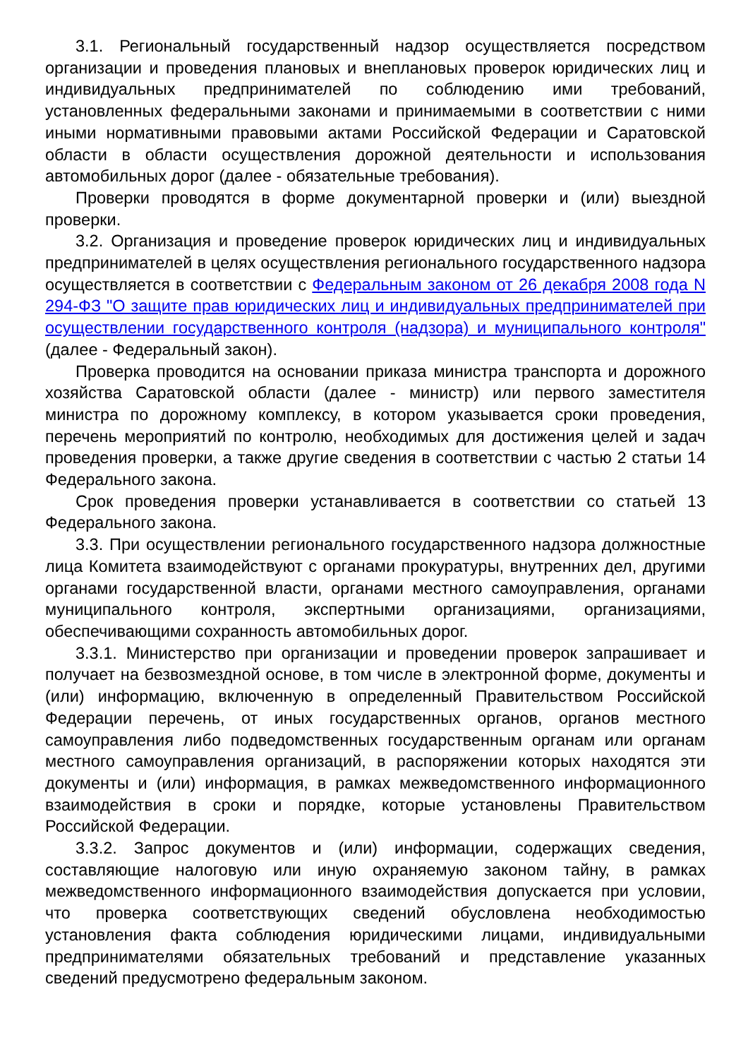3.1. Региональный государственный надзор осуществляется посредством организации и проведения плановых и внеплановых проверок юридических лиц и индивидуальных предпринимателей по соблюдению ими требований, установленных федеральными законами и принимаемыми в соответствии с ними иными нормативными правовыми актами Российской Федерации и Саратовской области в области осуществления дорожной деятельности и использования автомобильных дорог (далее - обязательные требования).
Проверки проводятся в форме документарной проверки и (или) выездной проверки.
3.2. Организация и проведение проверок юридических лиц и индивидуальных предпринимателей в целях осуществления регионального государственного надзора осуществляется в соответствии с Федеральным законом от 26 декабря 2008 года N 294-ФЗ "О защите прав юридических лиц и индивидуальных предпринимателей при осуществлении государственного контроля (надзора) и муниципального контроля" (далее - Федеральный закон).
Проверка проводится на основании приказа министра транспорта и дорожного хозяйства Саратовской области (далее - министр) или первого заместителя министра по дорожному комплексу, в котором указывается сроки проведения, перечень мероприятий по контролю, необходимых для достижения целей и задач проведения проверки, а также другие сведения в соответствии с частью 2 статьи 14 Федерального закона.
Срок проведения проверки устанавливается в соответствии со статьей 13 Федерального закона.
3.3. При осуществлении регионального государственного надзора должностные лица Комитета взаимодействуют с органами прокуратуры, внутренних дел, другими органами государственной власти, органами местного самоуправления, органами муниципального контроля, экспертными организациями, организациями, обеспечивающими сохранность автомобильных дорог.
3.3.1. Министерство при организации и проведении проверок запрашивает и получает на безвозмездной основе, в том числе в электронной форме, документы и (или) информацию, включенную в определенный Правительством Российской Федерации перечень, от иных государственных органов, органов местного самоуправления либо подведомственных государственным органам или органам местного самоуправления организаций, в распоряжении которых находятся эти документы и (или) информация, в рамках межведомственного информационного взаимодействия в сроки и порядке, которые установлены Правительством Российской Федерации.
3.3.2. Запрос документов и (или) информации, содержащих сведения, составляющие налоговую или иную охраняемую законом тайну, в рамках межведомственного информационного взаимодействия допускается при условии, что проверка соответствующих сведений обусловлена необходимостью установления факта соблюдения юридическими лицами, индивидуальными предпринимателями обязательных требований и представление указанных сведений предусмотрено федеральным законом.